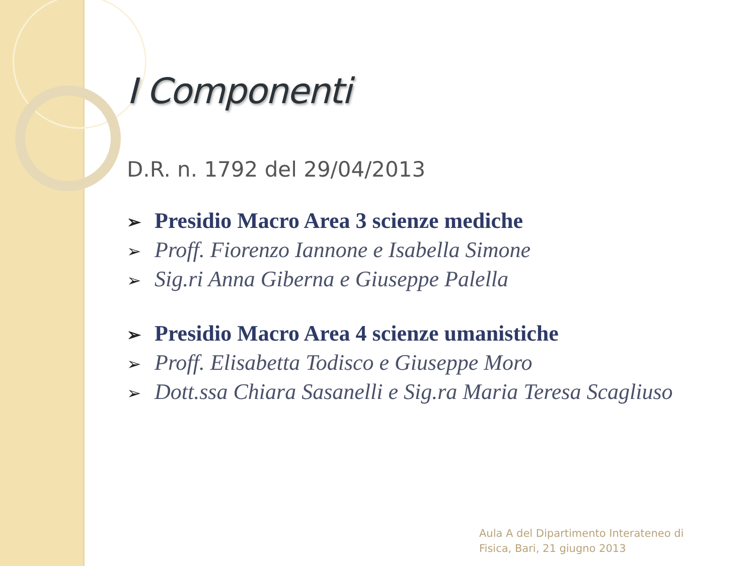I Componenti
D.R. n. 1792 del 29/04/2013
➢ Presidio Macro Area 3 scienze mediche
➢ Proff. Fiorenzo Iannone e Isabella Simone
➢ Sig.ri Anna Giberna e Giuseppe Palella
➢ Presidio Macro Area 4 scienze umanistiche
➢ Proff. Elisabetta Todisco e Giuseppe Moro
➢ Dott.ssa Chiara Sasanelli e Sig.ra Maria Teresa Scagliuso
Aula A del Dipartimento Interateneo di
Fisica, Bari, 21 giugno 2013